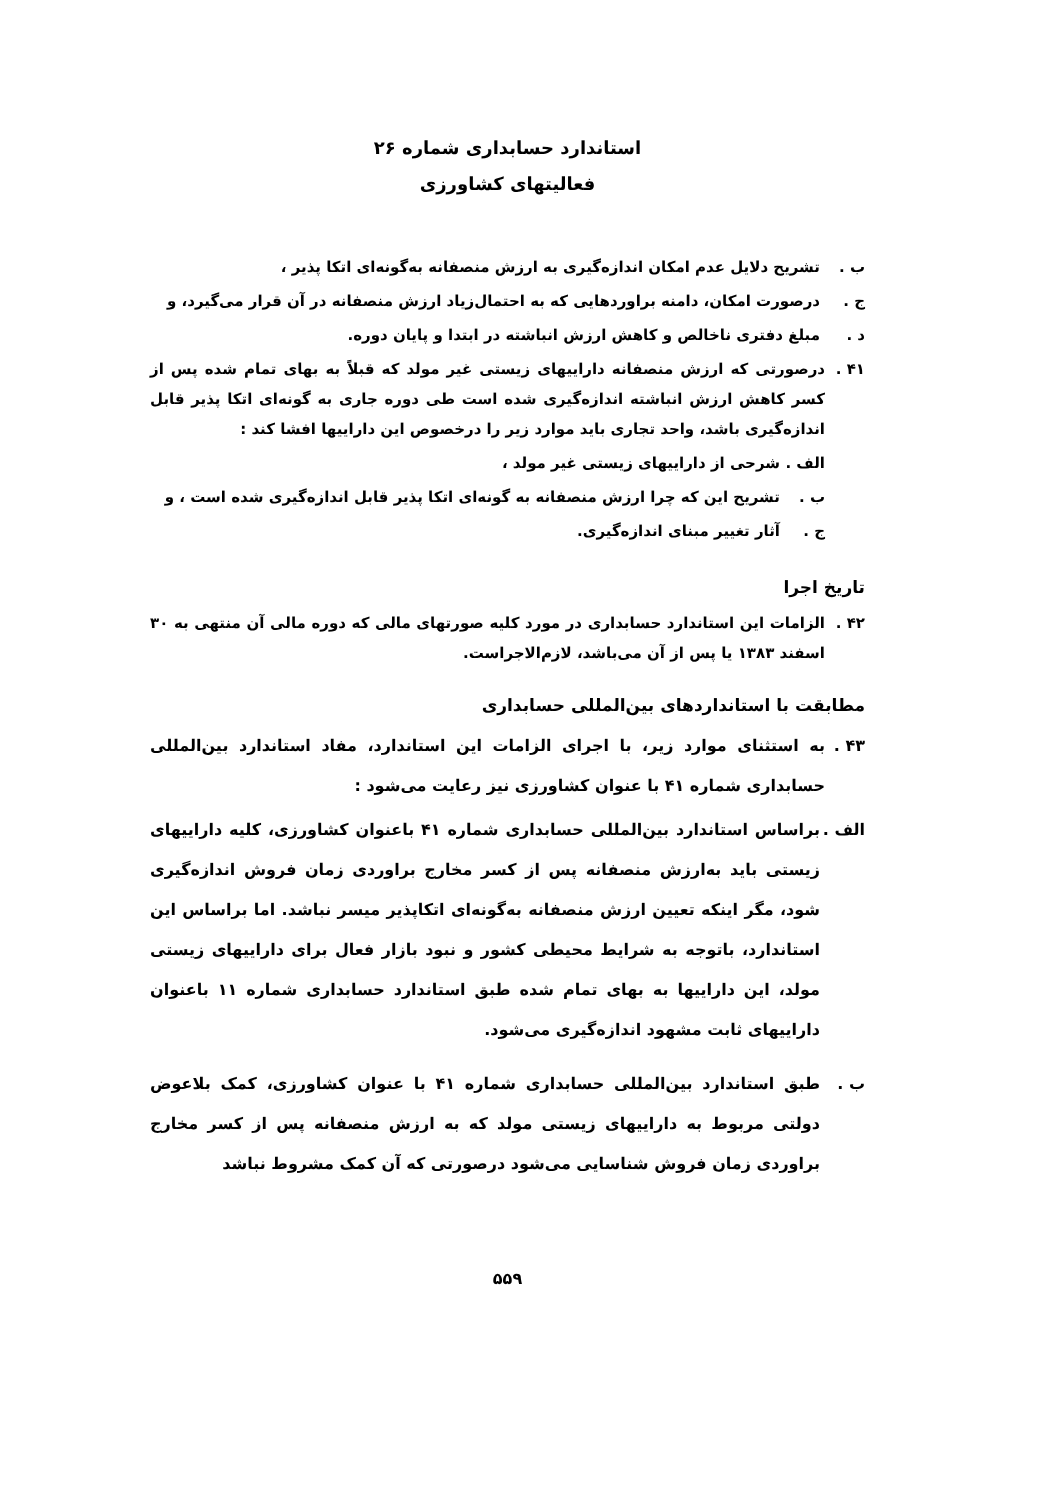استاندارد حسابداری شماره ۲۶
فعالیتهای کشاورزی
ب . تشریح دلایل عدم امکان اندازه‌گیری به ارزش منصفانه به‌گونه‌ای اتکا پذیر ،
ج . درصورت امکان، دامنه براوردهایی که به احتمال‌زیاد ارزش منصفانه در آن قرار می‌گیرد، و
د . مبلغ دفتری ناخالص و کاهش ارزش انباشته در ابتدا و پایان دوره.
۴۱ . درصورتی که ارزش منصفانه داراییهای زیستی غیر مولد که قبلاً به بهای تمام شده پس از کسر کاهش ارزش انباشته اندازه‌گیری شده است طی دوره جاری به گونه‌ای اتکا پذیر قابل اندازه‌گیری باشد، واحد تجاری باید موارد زیر را درخصوص این داراییها افشا کند :
الف . شرحی از داراییهای زیستی غیر مولد ،
ب . تشریح این که چرا ارزش منصفانه به گونه‌ای اتکا پذیر قابل اندازه‌گیری شده است ، و
ج . آثار تغییر مبنای اندازه‌گیری.
تاریخ اجرا
۴۲ . الزامات این استاندارد حسابداری در مورد کلیه صورتهای مالی که دوره مالی آن منتهی به ۳۰ اسفند ۱۳۸۳ یا پس از آن می‌باشد، لازم‌الاجراست.
مطابقت با استانداردهای بین‌المللی حسابداری
۴۳ . به استثنای موارد زیر، با اجرای الزامات این استاندارد، مفاد استاندارد بین‌المللی حسابداری شماره ۴۱ با عنوان کشاورزی نیز رعایت می‌شود :
الف . براساس استاندارد بین‌المللی حسابداری شماره ۴۱ باعنوان کشاورزی، کلیه داراییهای زیستی باید به‌ارزش منصفانه پس از کسر مخارج براوردی زمان فروش اندازه‌گیری شود، مگر اینکه تعیین ارزش منصفانه به‌گونه‌ای اتکاپذیر میسر نباشد. اما براساس این استاندارد، باتوجه به شرایط محیطی کشور و نبود بازار فعال برای داراییهای زیستی مولد، این داراییها به بهای تمام شده طبق استاندارد حسابداری شماره ۱۱ باعنوان داراییهای ثابت مشهود اندازه‌گیری می‌شود.
ب . طبق استاندارد بین‌المللی حسابداری شماره ۴۱ با عنوان کشاورزی، کمک بلاعوض دولتی مربوط به داراییهای زیستی مولد که به ارزش منصفانه پس از کسر مخارج براوردی زمان فروش شناسایی می‌شود درصورتی که آن کمک مشروط نباشد
۵۵۹